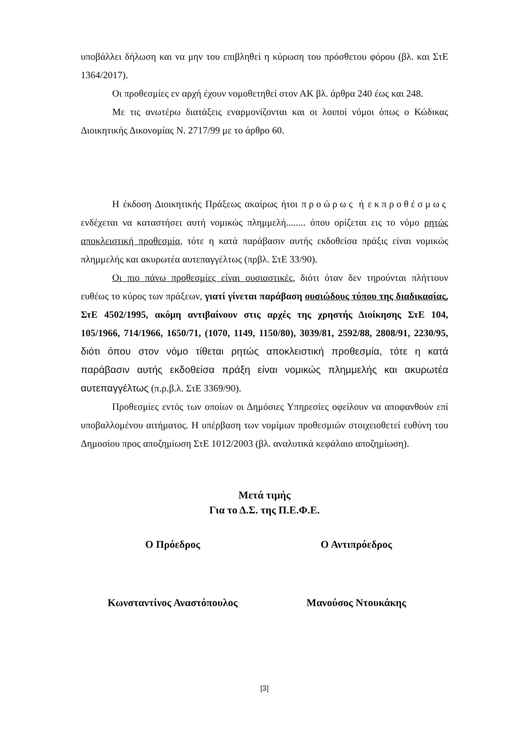υποβάλλει δήλωση και να μην του επιβληθεί η κύρωση του πρόσθετου φόρου (βλ. και ΣτΕ 1364/2017).
Οι προθεσμίες εν αρχή έχουν νομοθετηθεί στον ΑΚ βλ. άρθρα 240 έως και 248.
Με τις ανωτέρω διατάξεις εναρμονίζονται και οι λοιποί νόμοι όπως ο Κώδικας Διοικητικής Δικονομίας Ν. 2717/99 με το άρθρο 60.
Η έκδοση Διοικητικής Πράξεως ακαίρως ήτοι προώρως ή εκπροθέσμως ενδέχεται να καταστήσει αυτή νομικώς πλημμελή........ όπου ορίζεται εις το νόμο ρητώς αποκλειστική προθεσμία, τότε η κατά παράβασιν αυτής εκδοθείσα πράξις είναι νομικώς πλημμελής και ακυρωτέα αυτεπαγγέλτως (πρβλ. ΣτΕ 33/90).
Οι πιο πάνω προθεσμίες είναι ουσιαστικές, διότι όταν δεν τηρούνται πλήττουν ευθέως το κύρος των πράξεων, γιατί γίνεται παράβαση ουσιώδους τύπου της διαδικασίας, ΣτΕ 4502/1995, ακόμη αντιβαίνουν στις αρχές της χρηστής Διοίκησης ΣτΕ 104, 105/1966, 714/1966, 1650/71, (1070, 1149, 1150/80), 3039/81, 2592/88, 2808/91, 2230/95, διότι όπου στον νόμο τίθεται ρητώς αποκλειστική προθεσμία, τότε η κατά παράβασιν αυτής εκδοθείσα πράξη είναι νομικώς πλημμελής και ακυρωτέα αυτεπαγγέλτως (π.ρ.β.λ. ΣτΕ 3369/90).
Προθεσμίες εντός των οποίων οι Δημόσιες Υπηρεσίες οφείλουν να αποφανθούν επί υποβαλλομένου αιτήματος. Η υπέρβαση των νομίμων προθεσμιών στοιχειοθετεί ευθύνη του Δημοσίου προς αποζημίωση ΣτΕ 1012/2003 (βλ. αναλυτικά κεφάλαιο αποζημίωση).
Μετά τιμής
Για το Δ.Σ. της Π.Ε.Φ.Ε.
Ο Πρόεδρος Ο Αντιπρόεδρος
Κωνσταντίνος Αναστόπουλος Μανούσος Ντουκάκης
[3]